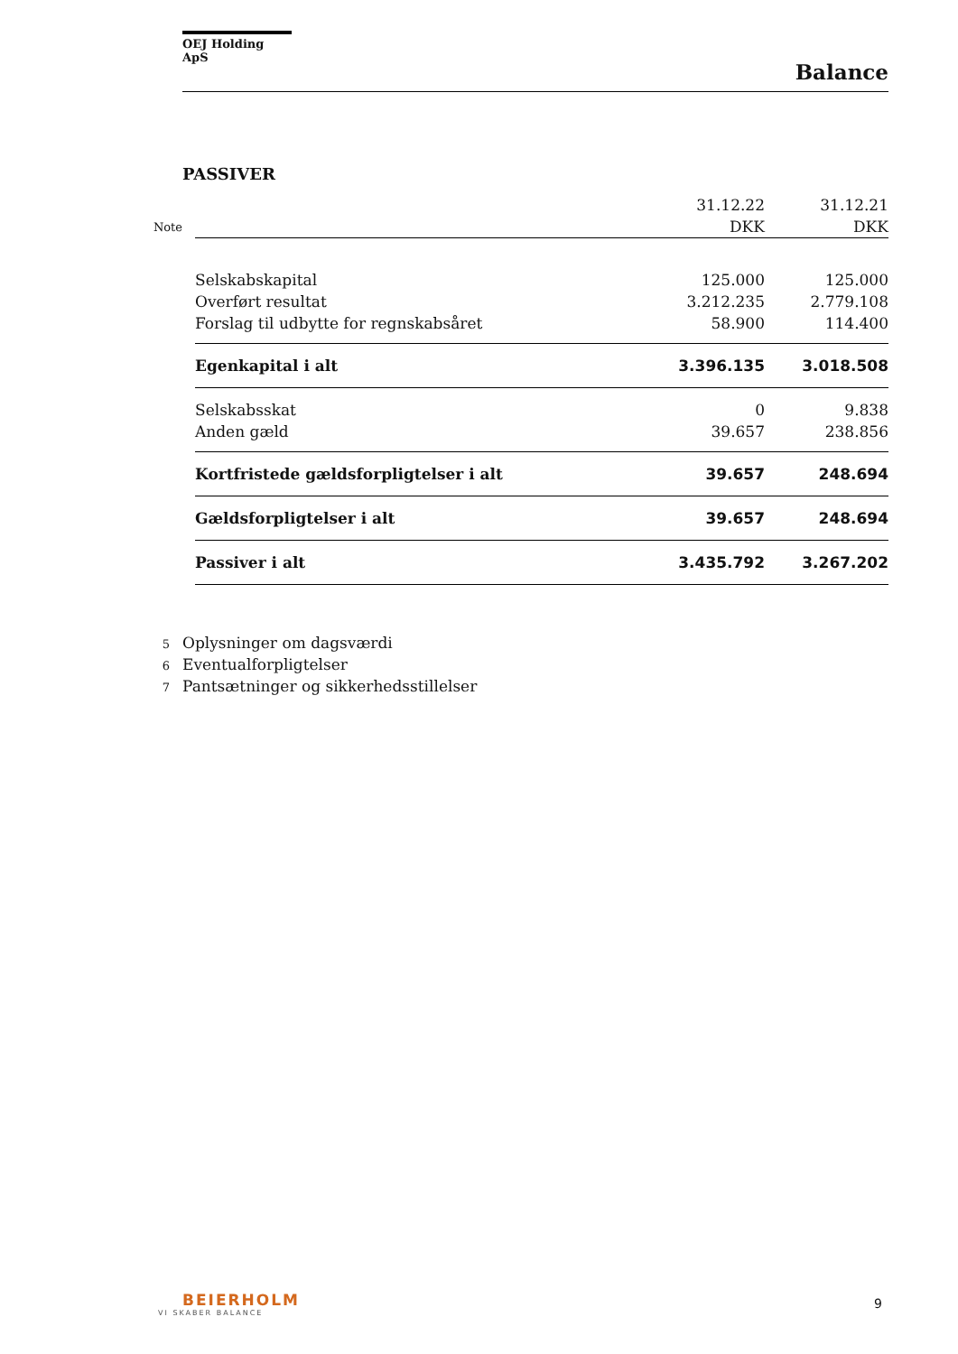OEJ Holding ApS
Balance
PASSIVER
| | | 31.12.22 | 31.12.21 |
| Note | | DKK | DKK |
| | Selskabskapital | 125.000 | 125.000 |
| | Overført resultat | 3.212.235 | 2.779.108 |
| | Forslag til udbytte for regnskabsåret | 58.900 | 114.400 |
| | Egenkapital i alt | 3.396.135 | 3.018.508 |
| | Selskabsskat | 0 | 9.838 |
| | Anden gæld | 39.657 | 238.856 |
| | Kortfristede gældsforpligtelser i alt | 39.657 | 248.694 |
| | Gældsforpligtelser i alt | 39.657 | 248.694 |
| | Passiver i alt | 3.435.792 | 3.267.202 |
5 Oplysninger om dagsværdi
6 Eventualforpligtelser
7 Pantsætninger og sikkerhedsstillelser
BEIERHOLM
VI SKABER BALANCE
9